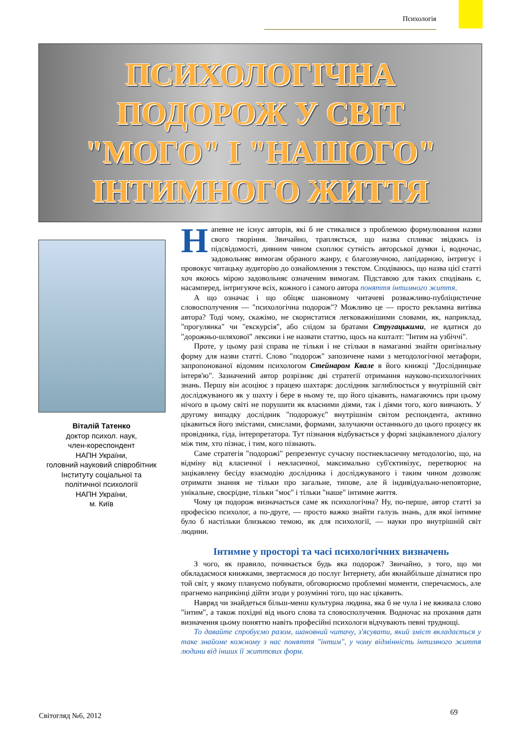Психологія
ПСИХОЛОГІЧНА
ПОДОРОЖ У СВІТ
"МОГО" І "НАШОГО"
ІНТИМНОГО ЖИТТЯ
Віталій Татенко
доктор психол. наук,
член-кореспондент
НАПН України,
головний науковий співробітник
Інституту соціальної та
політичної психології
НАПН України,
м. Київ
Напевне не існує авторів, які б не стикалися з проблемою формулювання назви свого творіння. Звичайно, трапляється, що назва спливає звідкись із підсвідомості, дивним чином схоплює сутність авторської думки і, водночас, задовольняє вимогам обраного жанру, є благозвучною, лапідарною, інтригує і провокує читацьку аудиторію до ознайомлення з текстом. Сподіваюсь, що назва цієї статті хоч якоюсь мірою задовольняє означеним вимогам. Підставою для таких сподівань є, насамперед, інтригуюче всіх, кожного і самого автора поняття інтимного життя.
А що означає і що обіцяє шановному читачеві розважливо-публіцистичне словосполучення — "психологічна подорож"? Можливо це — просто рекламна витівка автора? Тоді чому, скажімо, не скористатися легковажнішими словами, як, наприклад, "прогулянка" чи "екскурсія", або слідом за братами Стругацькими, не вдатися до "дорожньо-шляхової" лексики і не назвати статтю, щось на кшталт: "Інтим на узбіччі".
Проте, у цьому разі справа не тільки і не стільки в намаганні знайти оригінальну форму для назви статті. Слово "подорож" запозичене нами з методологічної метафори, запропонованої відомим психологом Стейнаром Квале в його книжці "Дослідницьке інтерв'ю". Зазначений автор розрізняє дві стратегії отримання науково-психологічних знань. Першу він асоціює з працею шахтаря: дослідник заглиблюється у внутрішній світ досліджуваного як у шахту і бере в ньому те, що його цікавить, намагаючись при цьому нічого в цьому світі не порушити як власними діями, так і діями того, кого вивчають. У другому випадку дослідник "подорожує" внутрішнім світом респондента, активно цікавиться його змістами, смислами, формами, залучаючи останнього до цього процесу як провідника, гіда, інтерпретатора. Тут пізнання відбувається у формі зацікавленого діалогу між тим, хто пізнає, і тим, кого пізнають.
Саме стратегія "подорожі" репрезентує сучасну постнекласичну методологію, що, на відміну від класичної і некласичної, максимально суб'єктивізує, перетворює на зацікавлену бесіду взаємодію дослідника і досліджуваного і таким чином дозволяє отримати знання не тільки про загальне, типове, але й індивідуально-неповторне, унікальне, своєрідне, тільки "моє" і тільки "наше" інтимне життя.
Чому ця подорож визначається саме як психологічна? Ну, по-перше, автор статті за професією психолог, а по-друге, — просто важко знайти галузь знань, для якої інтимне було б настільки близькою темою, як для психології, — науки про внутрішній світ людини.
Інтимне у просторі та часі психологічних визначень
З чого, як правило, починається будь яка подорож? Звичайно, з того, що ми обкладаємося книжками, звертаємося до послуг Інтернету, аби якнайбільше дізнатися про той світ, у якому плануємо побувати, обговорюємо проблемні моменти, сперечаємось, але прагнемо наприкінці дійти згоди у розумінні того, що нас цікавить.
Навряд чи знайдеться більш-менш культурна людина, яка б не чула і не вживала слово "інтим", а також похідні від нього слова та словосполучення. Водночас на прохання дати визначення цьому поняттю навіть професійні психологи відчувають певні труднощі.
То давайте спробуємо разом, шановний читачу, з'ясувати, який зміст вкладається у таке знайоме кожному з нас поняття "інтим", у чому відмінність інтимного життя людини від інших її життєвих форм.
Світогляд №6, 2012 69